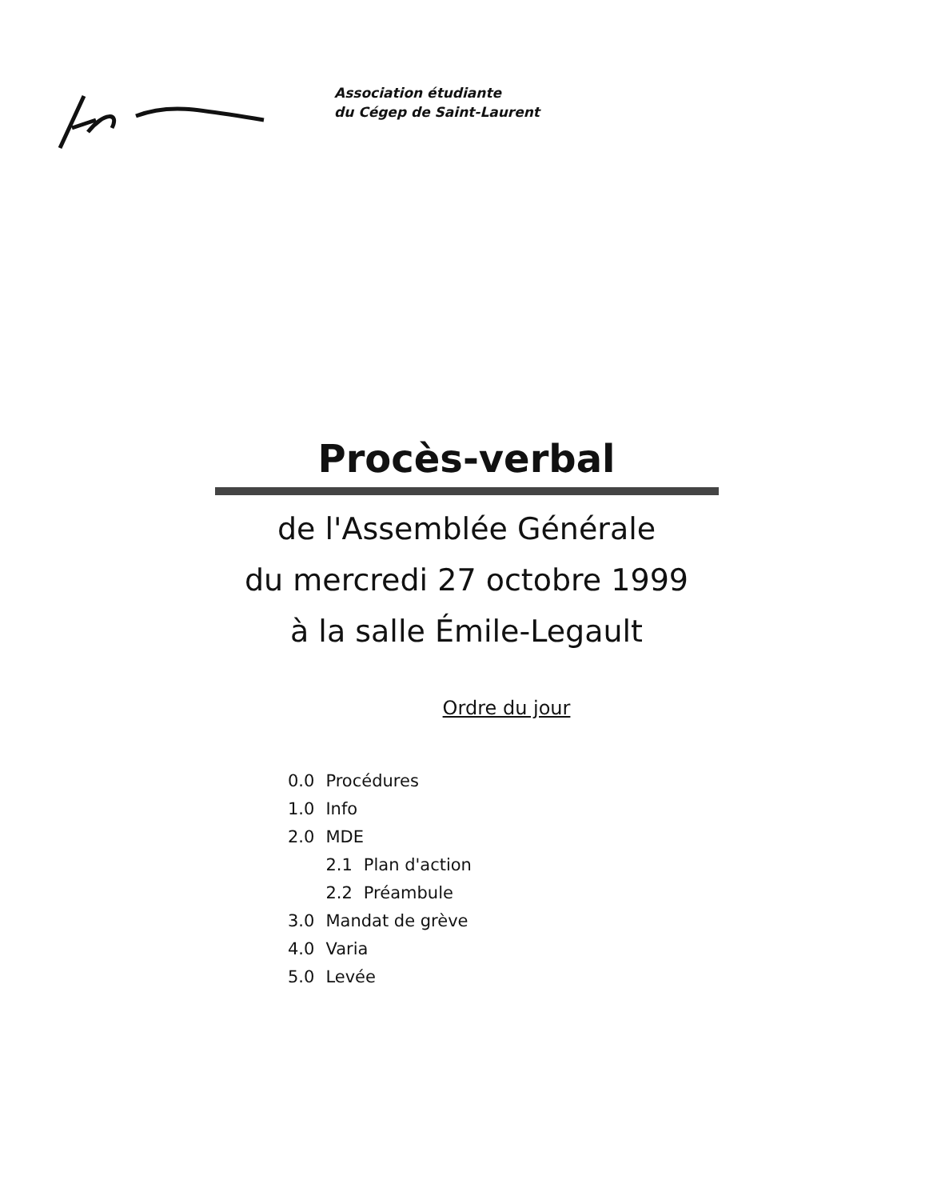Association étudiante
du Cégep de Saint-Laurent
Procès-verbal
de l'Assemblée Générale
du mercredi 27 octobre 1999
à la salle Émile-Legault
Ordre du jour
| 0.0 | Procédures | |
| 1.0 | Info | |
| 2.0 | MDE | |
| | 2.1 | Plan d'action |
| | 2.2 | Préambule |
| 3.0 | Mandat de grève | |
| 4.0 | Varia | |
| 5.0 | Levée | |